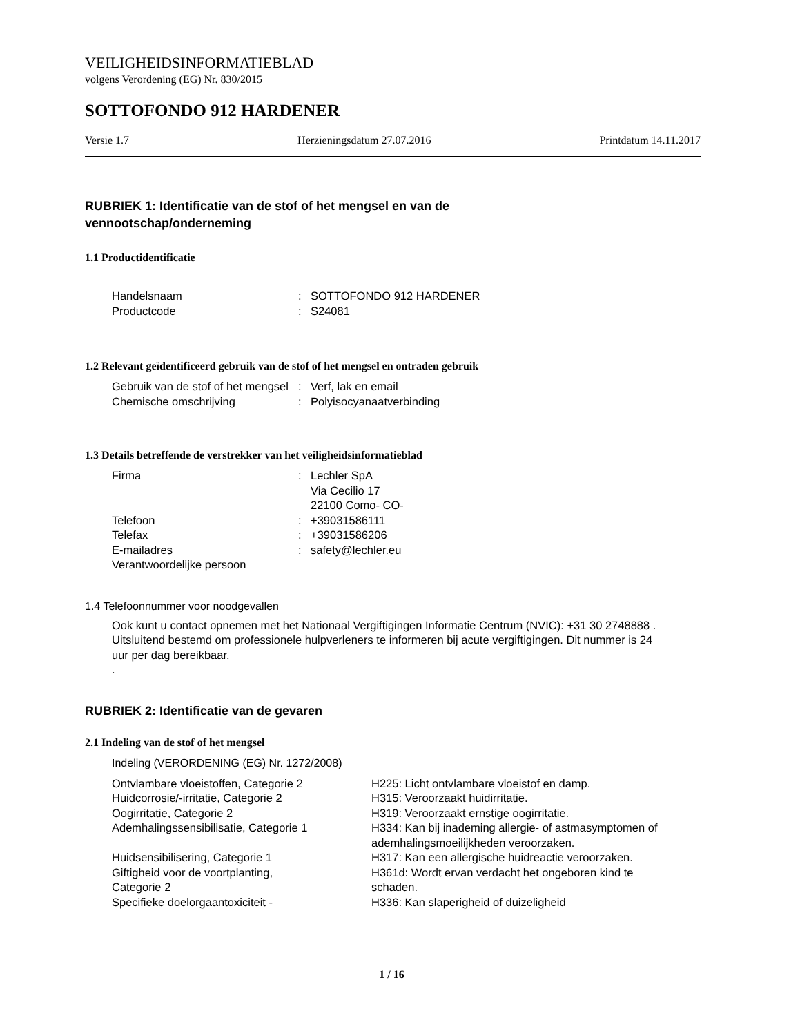VEILIGHEIDSINFORMATIEBLAD
volgens Verordening (EG) Nr. 830/2015
SOTTOFONDO 912 HARDENER
Versie 1.7 Herzieningsdatum 27.07.2016 Printdatum 14.11.2017
RUBRIEK 1: Identificatie van de stof of het mengsel en van de
vennootschap/onderneming
1.1 Productidentificatie
| Handelsnaam | : | SOTTOFONDO 912 HARDENER |
| Productcode | : | S24081 |
1.2 Relevant geïdentificeerd gebruik van de stof of het mengsel en ontraden gebruik
| Gebruik van de stof of het mengsel | : | Verf, lak en email |
| Chemische omschrijving | : | Polyisocyanaatverbinding |
1.3 Details betreffende de verstrekker van het veiligheidsinformatieblad
| Firma | : | Lechler SpA Via Cecilio 17 22100 Como- CO- |
| Telefoon | : | +39031586111 |
| Telefax | : | +39031586206 |
| E-mailadres | : | safety@lechler.eu |
| Verantwoordelijke persoon | | |
1.4 Telefoonnummer voor noodgevallen
Ook kunt u contact opnemen met het Nationaal Vergiftigingen Informatie Centrum (NVIC): +31 30 2748888 . Uitsluitend bestemd om professionele hulpverleners te informeren bij acute vergiftigingen. Dit nummer is 24 uur per dag bereikbaar.
.
RUBRIEK 2: Identificatie van de gevaren
2.1 Indeling van de stof of het mengsel
Indeling (VERORDENING (EG) Nr. 1272/2008)
| Ontvlambare vloeistoffen, Categorie 2 | H225: Licht ontvlambare vloeistof en damp. |
| Huidcorrosie/-irritatie, Categorie 2 | H315: Veroorzaakt huidirritatie. |
| Oogirritatie, Categorie 2 | H319: Veroorzaakt ernstige oogirritatie. |
| Ademhalingssensibilisatie, Categorie 1 | H334: Kan bij inademing allergie- of astmasymptomen of ademhalingsmoeilijkheden veroorzaken. |
| Huidsensibilisering, Categorie 1 | H317: Kan een allergische huidreactie veroorzaken. |
| Giftigheid voor de voortplanting, Categorie 2 | H361d: Wordt ervan verdacht het ongeboren kind te schaden. |
| Specifieke doelorgaantoxiciteit - | H336: Kan slaperigheid of duizeligheid |
1 / 16